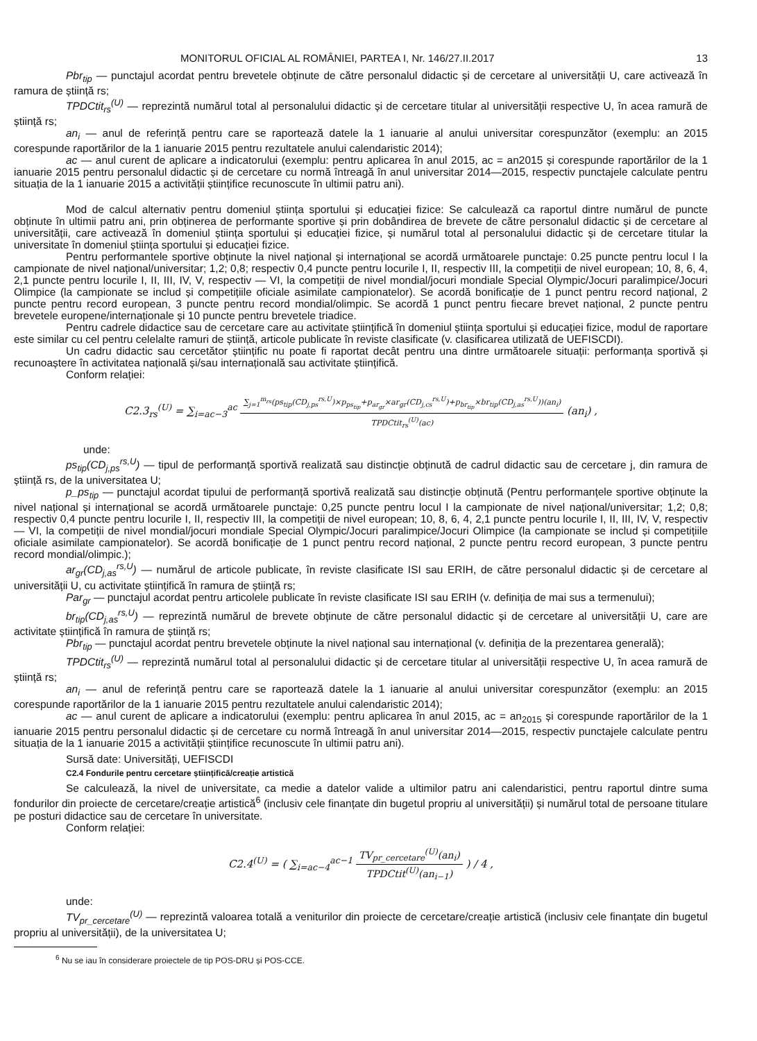MONITORUL OFICIAL AL ROMÂNIEI, PARTEA I, Nr. 146/27.II.2017 13
Pbr<sub>tip</sub> — punctajul acordat pentru brevetele obținute de către personalul didactic și de cercetare al universității U, care activează în ramura de știință rs;
TPDCtit<sub>rs</sub><sup>(U)</sup> — reprezintă numărul total al personalului didactic și de cercetare titular al universității respective U, în acea ramură de știință rs;
an<sub>i</sub> — anul de referință pentru care se raportează datele la 1 ianuarie al anului universitar corespunzător (exemplu: an 2015 corespunde raportărilor de la 1 ianuarie 2015 pentru rezultatele anului calendaristic 2014);
ac — anul curent de aplicare a indicatorului (exemplu: pentru aplicarea în anul 2015, ac = an2015 și corespunde raportărilor de la 1 ianuarie 2015 pentru personalul didactic și de cercetare cu normă întreagă în anul universitar 2014—2015, respectiv punctajele calculate pentru situația de la 1 ianuarie 2015 a activității științifice recunoscute în ultimii patru ani).
Mod de calcul alternativ pentru domeniul știința sportului și educației fizice: Se calculează ca raportul dintre numărul de puncte obținute în ultimii patru ani, prin obținerea de performante sportive și prin dobândirea de brevete de către personalul didactic și de cercetare al universității, care activează în domeniul știința sportului și educației fizice, și numărul total al personalului didactic și de cercetare titular la universitate în domeniul știința sportului și educației fizice.
Pentru performantele sportive obținute la nivel național și internațional se acordă următoarele punctaje: 0.25 puncte pentru locul I la campionate de nivel național/universitar; 1,2; 0,8; respectiv 0,4 puncte pentru locurile I, II, respectiv III, la competiții de nivel european; 10, 8, 6, 4, 2,1 puncte pentru locurile I, II, III, IV, V, respectiv — VI, la competiții de nivel mondial/jocuri mondiale Special Olympic/Jocuri paralimpice/Jocuri Olimpice (la campionate se includ și competițiile oficiale asimilate campionatelor). Se acordă bonificație de 1 punct pentru record național, 2 puncte pentru record european, 3 puncte pentru record mondial/olimpic. Se acordă 1 punct pentru fiecare brevet național, 2 puncte pentru brevetele europene/internaționale și 10 puncte pentru brevetele triadice.
Pentru cadrele didactice sau de cercetare care au activitate științifică în domeniul știința sportului și educației fizice, modul de raportare este similar cu cel pentru celelalte ramuri de știință, articole publicate în reviste clasificate (v. clasificarea utilizată de UEFISCDI).
Un cadru didactic sau cercetător științific nu poate fi raportat decât pentru una dintre următoarele situații: performanța sportivă și recunoaștere în activitatea națională și/sau internațională sau activitate științifică.
Conform relației:
C2.3<sub>rs</sub><sup>(U)</sup> = ∑<sub>i=ac−3</sub><sup>ac</sup> ∑<sub>j=1</sub><sup>m<sub>rs</sub></sup>(ps<sub>tip</sub>(CD<sub>j,ps</sub><sup>rs,U</sup>)×p<sub>ps<sub>tip</sub></sub>+p<sub>ar<sub>gr</sub></sub>×ar<sub>gr</sub>(CD<sub>j,cs</sub><sup>rs,U</sup>)+p<sub>br<sub>tip</sub></sub>×br<sub>tip</sub>(CD<sub>j,as</sub><sup>rs,U</sup>))(an<sub>i</sub>) TPDCtit<sub>rs</sub><sup>(U)</sup>(ac) (an<sub>i</sub>) ,
unde:
ps<sub>tip</sub>(CD<sub>j,ps</sub><sup>rs,U</sup>) — tipul de performanță sportivă realizată sau distincție obținută de cadrul didactic sau de cercetare j, din ramura de știință rs, de la universitatea U;
p_ps<sub>tip</sub> — punctajul acordat tipului de performanță sportivă realizată sau distincție obținută (Pentru performanțele sportive obținute la nivel național și internațional se acordă următoarele punctaje: 0,25 puncte pentru locul I la campionate de nivel național/universitar; 1,2; 0,8; respectiv 0,4 puncte pentru locurile I, II, respectiv III, la competiții de nivel european; 10, 8, 6, 4, 2,1 puncte pentru locurile I, II, III, IV, V, respectiv — VI, la competiții de nivel mondial/jocuri mondiale Special Olympic/Jocuri paralimpice/Jocuri Olimpice (la campionate se includ și competițiile oficiale asimilate campionatelor). Se acordă bonificație de 1 punct pentru record național, 2 puncte pentru record european, 3 puncte pentru record mondial/olimpic.);
ar<sub>gr</sub>(CD<sub>j,as</sub><sup>rs,U</sup>) — numărul de articole publicate, în reviste clasificate ISI sau ERIH, de către personalul didactic și de cercetare al universității U, cu activitate științifică în ramura de știință rs;
Par<sub>gr</sub> — punctajul acordat pentru articolele publicate în reviste clasificate ISI sau ERIH (v. definiția de mai sus a termenului);
br<sub>tip</sub>(CD<sub>j,as</sub><sup>rs,U</sup>) — reprezintă numărul de brevete obținute de către personalul didactic și de cercetare al universității U, care are activitate științifică în ramura de știință rs;
Pbr<sub>tip</sub> — punctajul acordat pentru brevetele obținute la nivel național sau internațional (v. definiția de la prezentarea generală);
TPDCtit<sub>rs</sub><sup>(U)</sup> — reprezintă numărul total al personalului didactic și de cercetare titular al universității respective U, în acea ramură de știință rs;
an<sub>i</sub> — anul de referință pentru care se raportează datele la 1 ianuarie al anului universitar corespunzător (exemplu: an 2015 corespunde raportărilor de la 1 ianuarie 2015 pentru rezultatele anului calendaristic 2014);
ac — anul curent de aplicare a indicatorului (exemplu: pentru aplicarea în anul 2015, ac = an<sub>2015</sub> și corespunde raportărilor de la 1 ianuarie 2015 pentru personalul didactic și de cercetare cu normă întreagă în anul universitar 2014—2015, respectiv punctajele calculate pentru situația de la 1 ianuarie 2015 a activității științifice recunoscute în ultimii patru ani).
Sursă date: Universități, UEFISCDI
C2.4 Fondurile pentru cercetare științifică/creație artistică
Se calculează, la nivel de universitate, ca medie a datelor valide a ultimilor patru ani calendaristici, pentru raportul dintre suma fondurilor din proiecte de cercetare/creație artistică<sup>6</sup> (inclusiv cele finanțate din bugetul propriu al universității) și numărul total de persoane titulare pe posturi didactice sau de cercetare în universitate.
Conform relației:
C2.4<sup>(U)</sup> = ( ∑<sub>i=ac−4</sub><sup>ac−1</sup> TV<sub>pr_cercetare</sub><sup>(U)</sup>(an<sub>i</sub>) TPDCtit<sup>(U)</sup>(an<sub>i−1</sub>) ) / 4 ,
unde:
TV<sub>pr_cercetare</sub><sup>(U)</sup> — reprezintă valoarea totală a veniturilor din proiecte de cercetare/creație artistică (inclusiv cele finanțate din bugetul propriu al universității), de la universitatea U;
<sup>6</sup> Nu se iau în considerare proiectele de tip POS-DRU și POS-CCE.